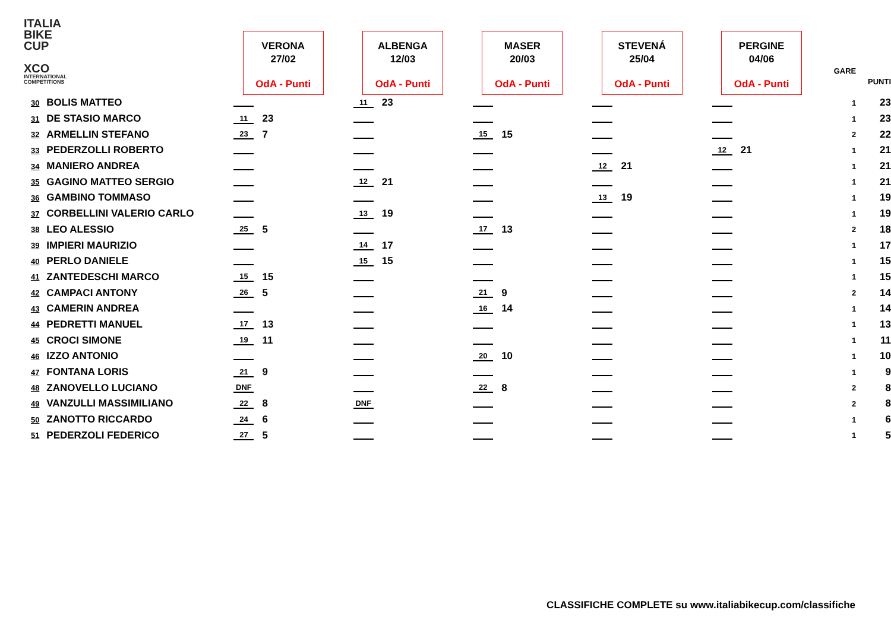ITALIA
BIKE
CUP
XCO
INTERNATIONAL
COMPETITIONS
| | | VERONA 27/02 OdA - Punti | | ALBENGA 12/03 OdA - Punti | | MASER 20/03 OdA - Punti | | STEVENÁ 25/04 OdA - Punti | | PERGINE 04/06 OdA - Punti | | GARE | PUNTI |
| --- | --- | --- | --- | --- | --- | --- | --- | --- | --- | --- | --- | --- | --- |
| 30 | BOLIS MATTEO | | | 11 | 23 | | | | | | | 1 | 23 |
| 31 | DE STASIO MARCO | 11 | 23 | | | | | | | | | 1 | 23 |
| 32 | ARMELLIN STEFANO | 23 | 7 | | | 15 | 15 | | | | | 2 | 22 |
| 33 | PEDERZOLLI ROBERTO | | | | | | | | | 12 | 21 | 1 | 21 |
| 34 | MANIERO ANDREA | | | | | | | 12 | 21 | | | 1 | 21 |
| 35 | GAGINO MATTEO SERGIO | | | 12 | 21 | | | | | | | 1 | 21 |
| 36 | GAMBINO TOMMASO | | | | | | | 13 | 19 | | | 1 | 19 |
| 37 | CORBELLINI VALERIO CARLO | | | 13 | 19 | | | | | | | 1 | 19 |
| 38 | LEO ALESSIO | 25 | 5 | | | 17 | 13 | | | | | 2 | 18 |
| 39 | IMPIERI MAURIZIO | | | 14 | 17 | | | | | | | 1 | 17 |
| 40 | PERLO DANIELE | | | 15 | 15 | | | | | | | 1 | 15 |
| 41 | ZANTEDESCHI MARCO | 15 | 15 | | | | | | | | | 1 | 15 |
| 42 | CAMPACI ANTONY | 26 | 5 | | | 21 | 9 | | | | | 2 | 14 |
| 43 | CAMERIN ANDREA | | | | | 16 | 14 | | | | | 1 | 14 |
| 44 | PEDRETTI MANUEL | 17 | 13 | | | | | | | | | 1 | 13 |
| 45 | CROCI SIMONE | 19 | 11 | | | | | | | | | 1 | 11 |
| 46 | IZZO ANTONIO | | | | | 20 | 10 | | | | | 1 | 10 |
| 47 | FONTANA LORIS | 21 | 9 | | | | | | | | | 1 | 9 |
| 48 | ZANOVELLO LUCIANO | DNF | | | | 22 | 8 | | | | | 2 | 8 |
| 49 | VANZULLI MASSIMILIANO | 22 | 8 | DNF | | | | | | | | 2 | 8 |
| 50 | ZANOTTO RICCARDO | 24 | 6 | | | | | | | | | 1 | 6 |
| 51 | PEDERZOLI FEDERICO | 27 | 5 | | | | | | | | | 1 | 5 |
CLASSIFICHE COMPLETE su www.italiabikecup.com/classifiche